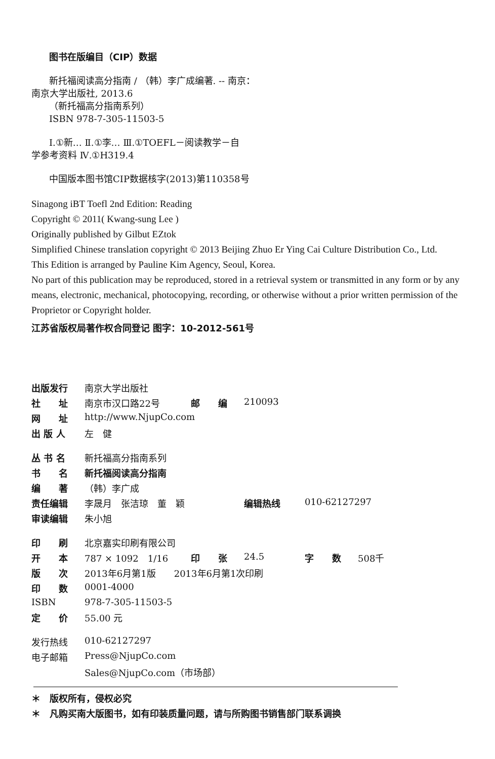图书在版编目（CIP）数据
新托福阅读高分指南 / （韩）李广成编著. -- 南京：
南京大学出版社, 2013.6
（新托福高分指南系列）
ISBN 978-7-305-11503-5
Ⅰ.①新… Ⅱ.①李… Ⅲ.①TOEFL－阅读教学－自
学参考资料 Ⅳ.①H319.4
中国版本图书馆CIP数据核字(2013)第110358号
Sinagong iBT Toefl 2nd Edition: Reading
Copyright © 2011( Kwang-sung Lee )
Originally published by Gilbut EZtok
Simplified Chinese translation copyright © 2013 Beijing Zhuo Er Ying Cai Culture Distribution Co., Ltd.
This Edition is arranged by Pauline Kim Agency, Seoul, Korea.
No part of this publication may be reproduced, stored in a retrieval system or transmitted in any form or by any means, electronic, mechanical, photocopying, recording, or otherwise without a prior written permission of the Proprietor or Copyright holder.
江苏省版权局著作权合同登记 图字：10-2012-561号
| 出版发行 | 南京大学出版社 | | | | |
| 社 址 | 南京市汉口路22号 | 邮 编 | 210093 | | |
| 网 址 | http://www.NjupCo.com | | | | |
| 出 版 人 | 左 健 | | | | |
| 丛 书 名 | 新托福高分指南系列 | | | | |
| 书 名 | 新托福阅读高分指南 | | | | |
| 编 著 | （韩）李广成 | | | | |
| 责任编辑 | 李晟月 张洁琼 董 颖 | | 编辑热线 | 010-62127297 | |
| 审读编辑 | 朱小旭 | | | | |
| 印 刷 | 北京嘉实印刷有限公司 | | | | |
| 开 本 | 787 × 1092 1/16 | 印 张 | 24.5 | 字 数 | 508千 |
| 版 次 | 2013年6月第1版 2013年6月第1次印刷 | | | | |
| 印 数 | 0001-4000 | | | | |
| ISBN | 978-7-305-11503-5 | | | | |
| 定 价 | 55.00 元 | | | | |
| 发行热线 | 010-62127297 | | | | |
| 电子邮箱 | Press@NjupCo.com | | | | |
| | Sales@NjupCo.com（市场部） | | | | |
＊　版权所有，侵权必究
＊　凡购买南大版图书，如有印装质量问题，请与所购图书销售部门联系调换